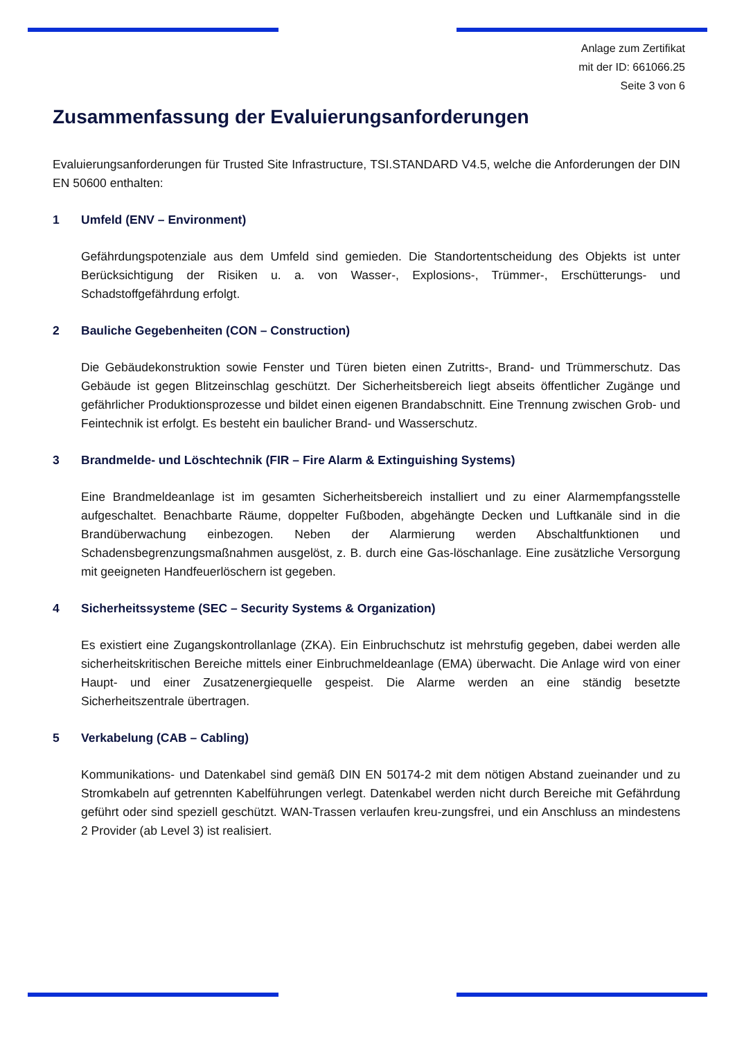Anlage zum Zertifikat
mit der ID: 661066.25
Seite 3 von 6
Zusammenfassung der Evaluierungsanforderungen
Evaluierungsanforderungen für Trusted Site Infrastructure, TSI.STANDARD V4.5, welche die Anforderungen der DIN EN 50600 enthalten:
1 Umfeld (ENV – Environment)
Gefährdungspotenziale aus dem Umfeld sind gemieden. Die Standortentscheidung des Objekts ist unter Berücksichtigung der Risiken u. a. von Wasser-, Explosions-, Trümmer-, Erschütterungs- und Schadstoffgefährdung erfolgt.
2 Bauliche Gegebenheiten (CON – Construction)
Die Gebäudekonstruktion sowie Fenster und Türen bieten einen Zutritts-, Brand- und Trümmerschutz. Das Gebäude ist gegen Blitzeinschlag geschützt. Der Sicherheitsbereich liegt abseits öffentlicher Zugänge und gefährlicher Produktionsprozesse und bildet einen eigenen Brandabschnitt. Eine Trennung zwischen Grob- und Feintechnik ist erfolgt. Es besteht ein baulicher Brand- und Wasserschutz.
3 Brandmelde- und Löschtechnik (FIR – Fire Alarm & Extinguishing Systems)
Eine Brandmeldeanlage ist im gesamten Sicherheitsbereich installiert und zu einer Alarmempfangsstelle aufgeschaltet. Benachbarte Räume, doppelter Fußboden, abgehängte Decken und Luftkanäle sind in die Brandüberwachung einbezogen. Neben der Alarmierung werden Abschaltfunktionen und Schadensbegrenzungsmaßnahmen ausgelöst, z. B. durch eine Gas-löschanlage. Eine zusätzliche Versorgung mit geeigneten Handfeuerlöschern ist gegeben.
4 Sicherheitssysteme (SEC – Security Systems & Organization)
Es existiert eine Zugangskontrollanlage (ZKA). Ein Einbruchschutz ist mehrstufig gegeben, dabei werden alle sicherheitskritischen Bereiche mittels einer Einbruchmeldeanlage (EMA) überwacht. Die Anlage wird von einer Haupt- und einer Zusatzenergiequelle gespeist. Die Alarme werden an eine ständig besetzte Sicherheitszentrale übertragen.
5 Verkabelung (CAB – Cabling)
Kommunikations- und Datenkabel sind gemäß DIN EN 50174-2 mit dem nötigen Abstand zueinander und zu Stromkabeln auf getrennten Kabelführungen verlegt. Datenkabel werden nicht durch Bereiche mit Gefährdung geführt oder sind speziell geschützt. WAN-Trassen verlaufen kreu-zungsfrei, und ein Anschluss an mindestens 2 Provider (ab Level 3) ist realisiert.